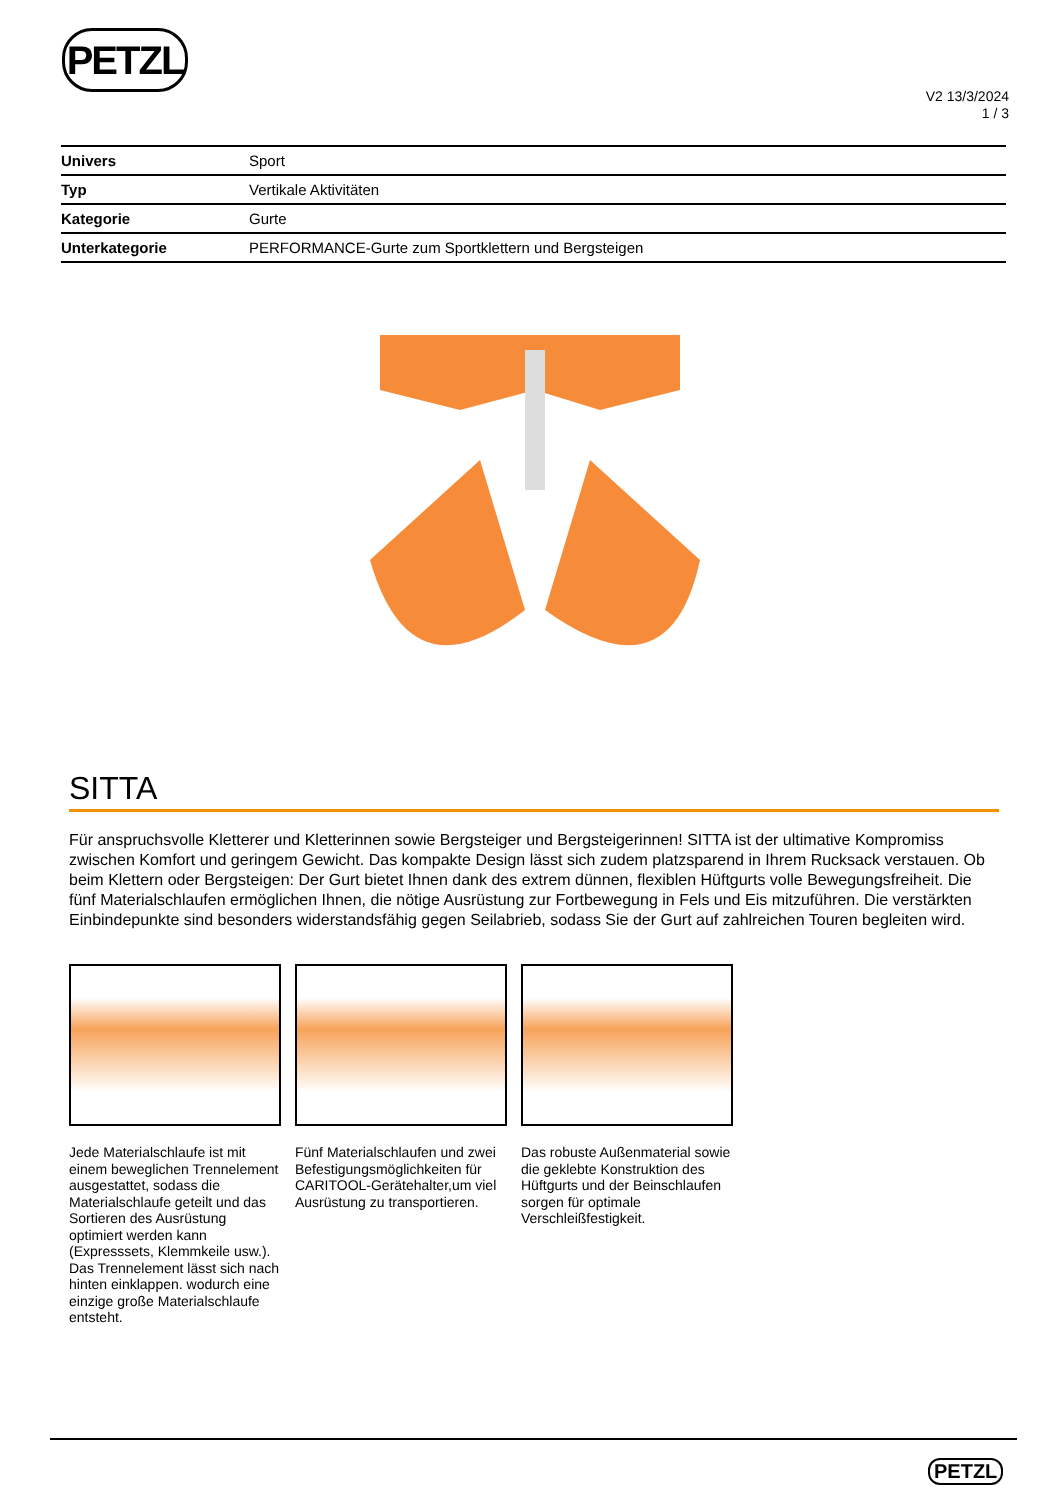PETZL
V2 13/3/2024
1 / 3
| Univers | Sport |
| Typ | Vertikale Aktivitäten |
| Kategorie | Gurte |
| Unterkategorie | PERFORMANCE-Gurte zum Sportklettern und Bergsteigen |
SITTA
Für anspruchsvolle Kletterer und Kletterinnen sowie Bergsteiger und Bergsteigerinnen! SITTA ist der ultimative Kompromiss zwischen Komfort und geringem Gewicht. Das kompakte Design lässt sich zudem platzsparend in Ihrem Rucksack verstauen. Ob beim Klettern oder Bergsteigen: Der Gurt bietet Ihnen dank des extrem dünnen, flexiblen Hüftgurts volle Bewegungsfreiheit. Die fünf Materialschlaufen ermöglichen Ihnen, die nötige Ausrüstung zur Fortbewegung in Fels und Eis mitzuführen. Die verstärkten Einbindepunkte sind besonders widerstandsfähig gegen Seilabrieb, sodass Sie der Gurt auf zahlreichen Touren begleiten wird.
Jede Materialschlaufe ist mit einem beweglichen Trennelement ausgestattet, sodass die Materialschlaufe geteilt und das Sortieren des Ausrüstung optimiert werden kann (Expresssets, Klemmkeile usw.). Das Trennelement lässt sich nach hinten einklappen. wodurch eine einzige große Materialschlaufe entsteht.
Fünf Materialschlaufen und zwei Befestigungsmöglichkeiten für CARITOOL-Gerätehalter,um viel Ausrüstung zu transportieren.
Das robuste Außenmaterial sowie die geklebte Konstruktion des Hüftgurts und der Beinschlaufen sorgen für optimale Verschleißfestigkeit.
PETZL